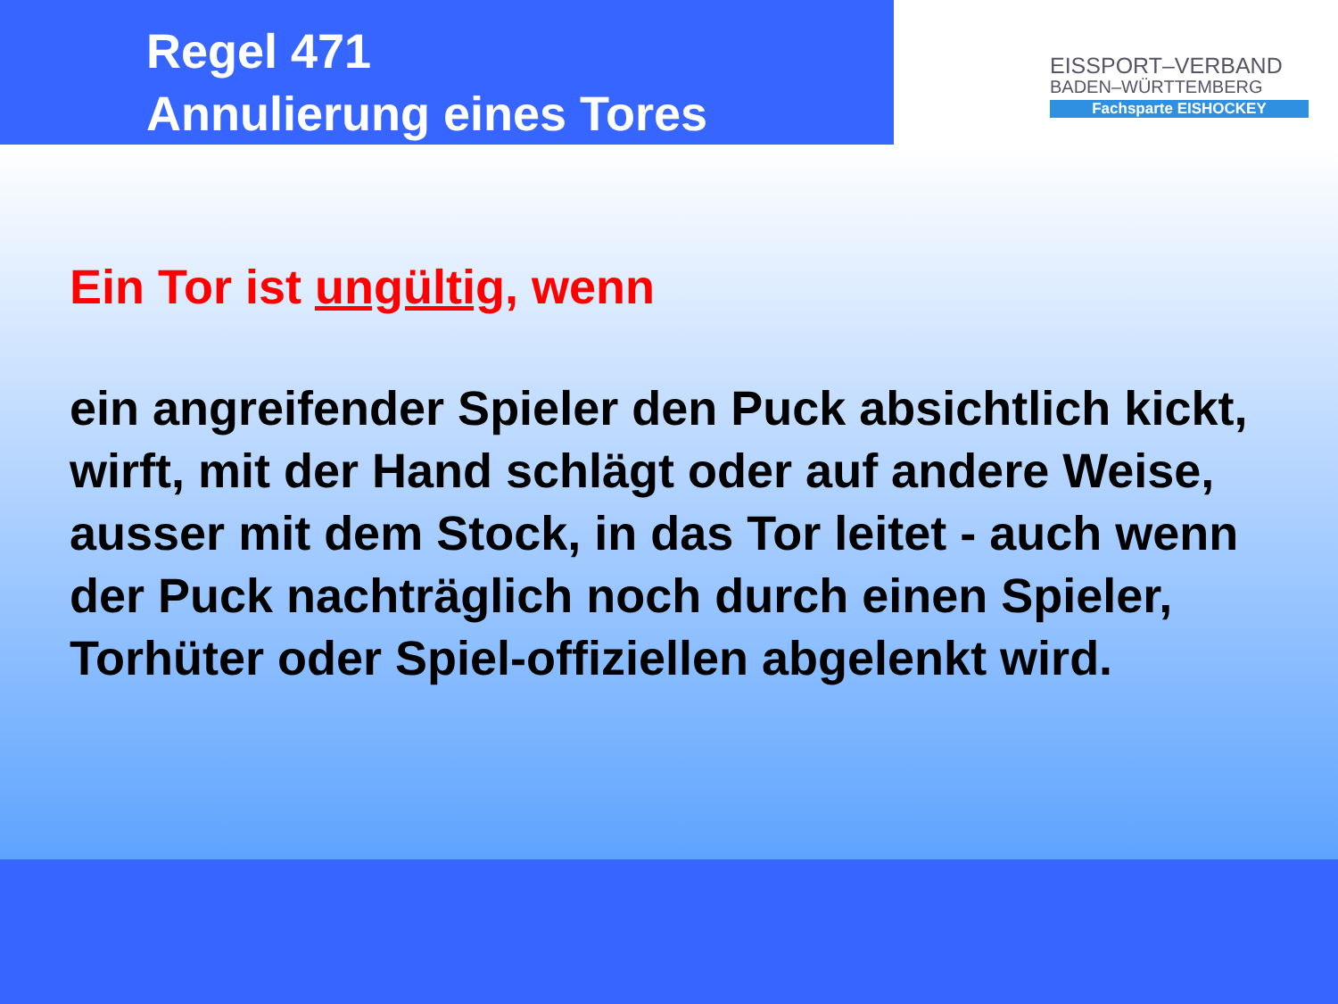Regel 471
Annulierung eines Tores
EISSPORT–VERBAND
BADEN–WÜRTTEMBERG
Fachsparte EISHOCKEY
Ein Tor ist ungültig, wenn
ein angreifender Spieler den Puck absichtlich kickt, wirft, mit der Hand schlägt oder auf andere Weise, ausser mit dem Stock, in das Tor leitet - auch wenn der Puck nachträglich noch durch einen Spieler, Torhüter oder Spiel-offiziellen abgelenkt wird.